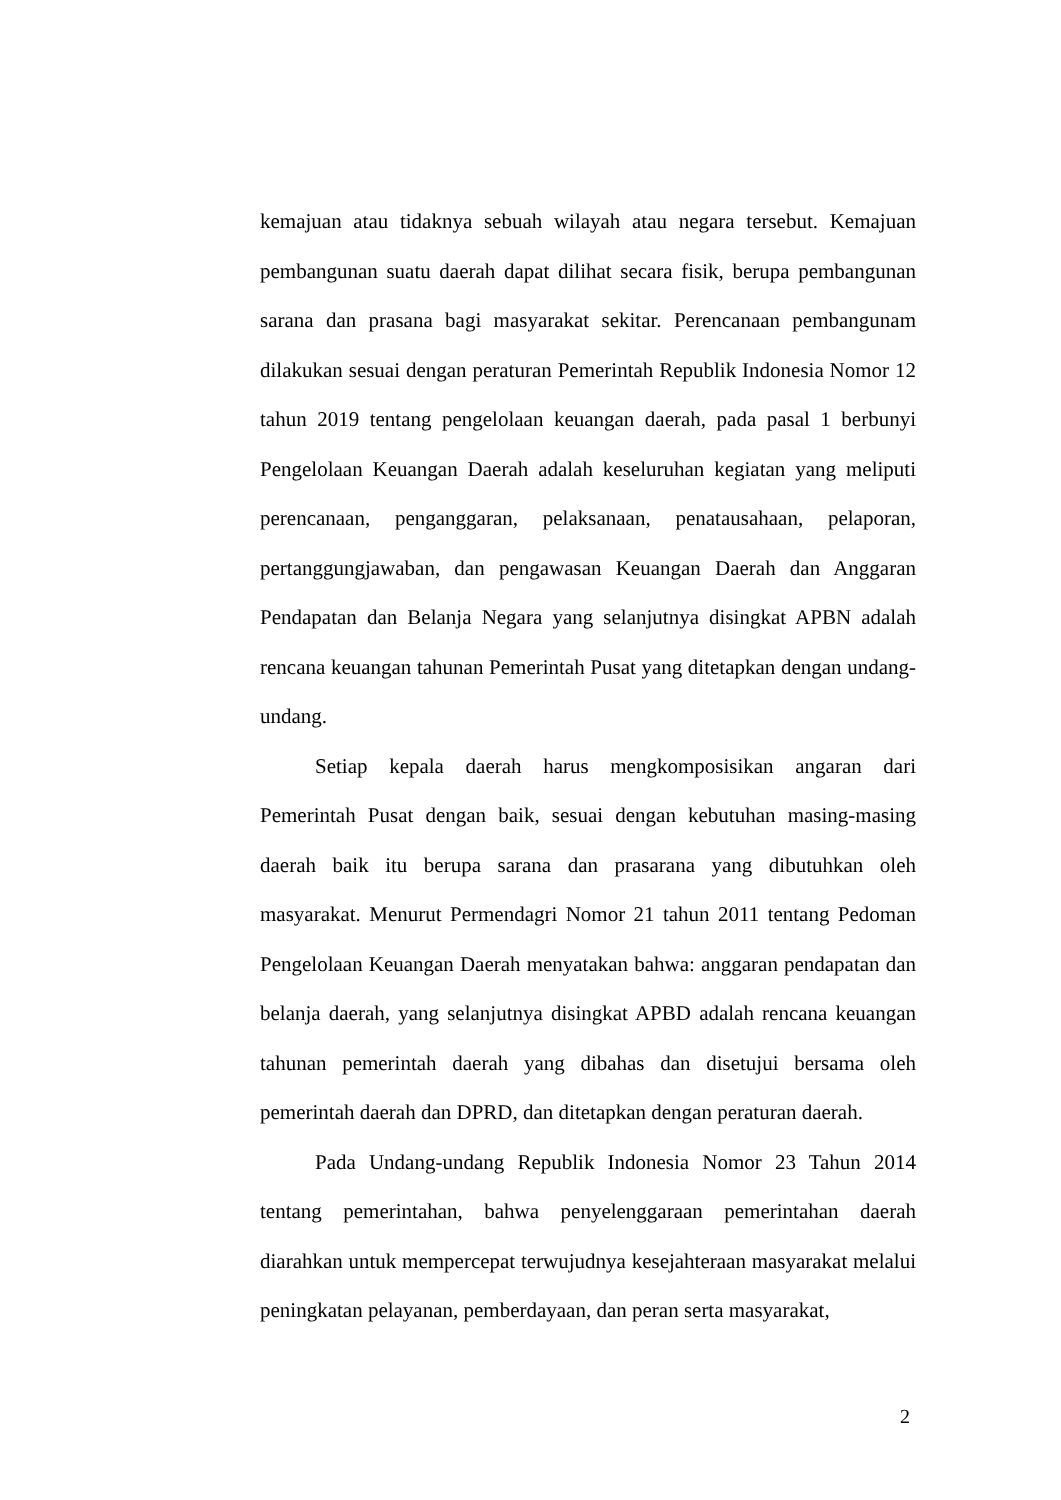kemajuan atau tidaknya sebuah wilayah atau negara tersebut. Kemajuan pembangunan suatu daerah dapat dilihat secara fisik, berupa pembangunan sarana dan prasana bagi masyarakat sekitar. Perencanaan pembangunam dilakukan sesuai dengan peraturan Pemerintah Republik Indonesia Nomor 12 tahun 2019 tentang pengelolaan keuangan daerah, pada pasal 1 berbunyi Pengelolaan Keuangan Daerah adalah keseluruhan kegiatan yang meliputi perencanaan, penganggaran, pelaksanaan, penatausahaan, pelaporan, pertanggungjawaban, dan pengawasan Keuangan Daerah dan Anggaran Pendapatan dan Belanja Negara yang selanjutnya disingkat APBN adalah rencana keuangan tahunan Pemerintah Pusat yang ditetapkan dengan undang-undang.
Setiap kepala daerah harus mengkomposisikan angaran dari Pemerintah Pusat dengan baik, sesuai dengan kebutuhan masing-masing daerah baik itu berupa sarana dan prasarana yang dibutuhkan oleh masyarakat. Menurut Permendagri Nomor 21 tahun 2011 tentang Pedoman Pengelolaan Keuangan Daerah menyatakan bahwa: anggaran pendapatan dan belanja daerah, yang selanjutnya disingkat APBD adalah rencana keuangan tahunan pemerintah daerah yang dibahas dan disetujui bersama oleh pemerintah daerah dan DPRD, dan ditetapkan dengan peraturan daerah.
Pada Undang-undang Republik Indonesia Nomor 23 Tahun 2014 tentang pemerintahan, bahwa penyelenggaraan pemerintahan daerah diarahkan untuk mempercepat terwujudnya kesejahteraan masyarakat melalui peningkatan pelayanan, pemberdayaan, dan peran serta masyarakat,
2